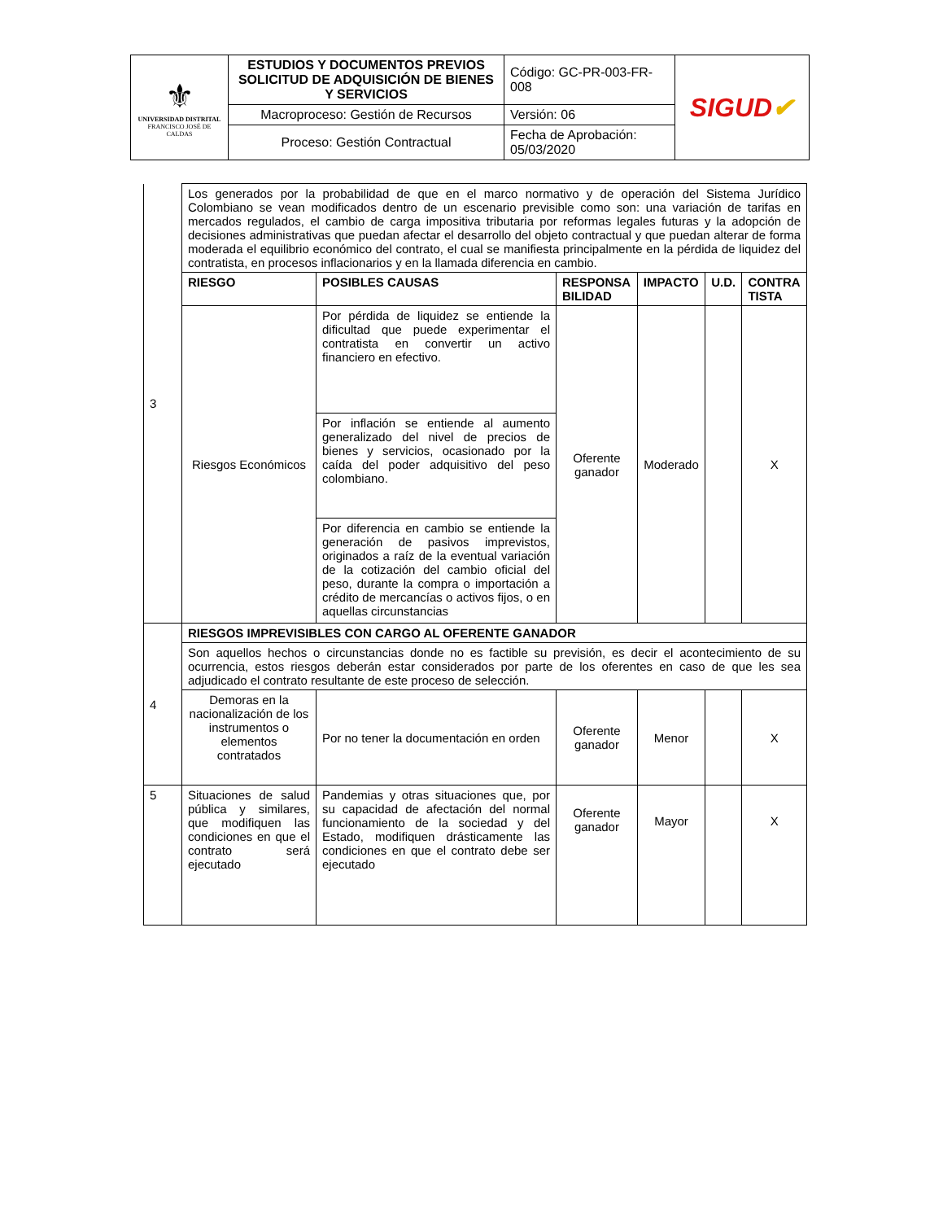| ⚜ UNIVERSIDAD DISTRITAL FRANCISCO JOSÉ DE CALDAS | ESTUDIOS Y DOCUMENTOS PREVIOS SOLICITUD DE ADQUISICIÓN DE BIENES Y SERVICIOS | Código: GC-PR-003-FR-008 | SIGUD ✔ |
| | Macroproceso: Gestión de Recursos | Versión: 06 | |
| | Proceso: Gestión Contractual | Fecha de Aprobación: 05/03/2020 | |
| 3 | Los generados por la probabilidad de que en el marco normativo y de operación del Sistema Jurídico Colombiano se vean modificados dentro de un escenario previsible como son: una variación de tarifas en mercados regulados, el cambio de carga impositiva tributaria por reformas legales futuras y la adopción de decisiones administrativas que puedan afectar el desarrollo del objeto contractual y que puedan alterar de forma moderada el equilibrio económico del contrato, el cual se manifiesta principalmente en la pérdida de liquidez del contratista, en procesos inflacionarios y en la llamada diferencia en cambio. | | | | | |
| | RIESGO | POSIBLES CAUSAS | RESPONSA BILIDAD | IMPACTO | U.D. | CONTRA TISTA |
| | Riesgos Económicos | Por pérdida de liquidez se entiende la dificultad que puede experimentar el contratista en convertir un activo financiero en efectivo. | Oferente ganador | Moderado | | X |
| | | Por inflación se entiende al aumento generalizado del nivel de precios de bienes y servicios, ocasionado por la caída del poder adquisitivo del peso colombiano. Por diferencia en cambio se entiende la generación de pasivos imprevistos, originados a raíz de la eventual variación de la cotización del cambio oficial del peso, durante la compra o importación a crédito de mercancías o activos fijos, o en aquellas circunstancias | | | | |
| 4 | RIESGOS IMPREVISIBLES CON CARGO AL OFERENTE GANADOR | | | | | |
| | Son aquellos hechos o circunstancias donde no es factible su previsión, es decir el acontecimiento de su ocurrencia, estos riesgos deberán estar considerados por parte de los oferentes en caso de que les sea adjudicado el contrato resultante de este proceso de selección. | | | | | |
| | Demoras en la nacionalización de los instrumentos o elementos contratados | Por no tener la documentación en orden | Oferente ganador | Menor | | X |
| 5 | Situaciones de salud pública y similares, que modifiquen las condiciones en que el contrato será ejecutado | Pandemias y otras situaciones que, por su capacidad de afectación del normal funcionamiento de la sociedad y del Estado, modifiquen drásticamente las condiciones en que el contrato debe ser ejecutado | Oferente ganador | Mayor | | X |